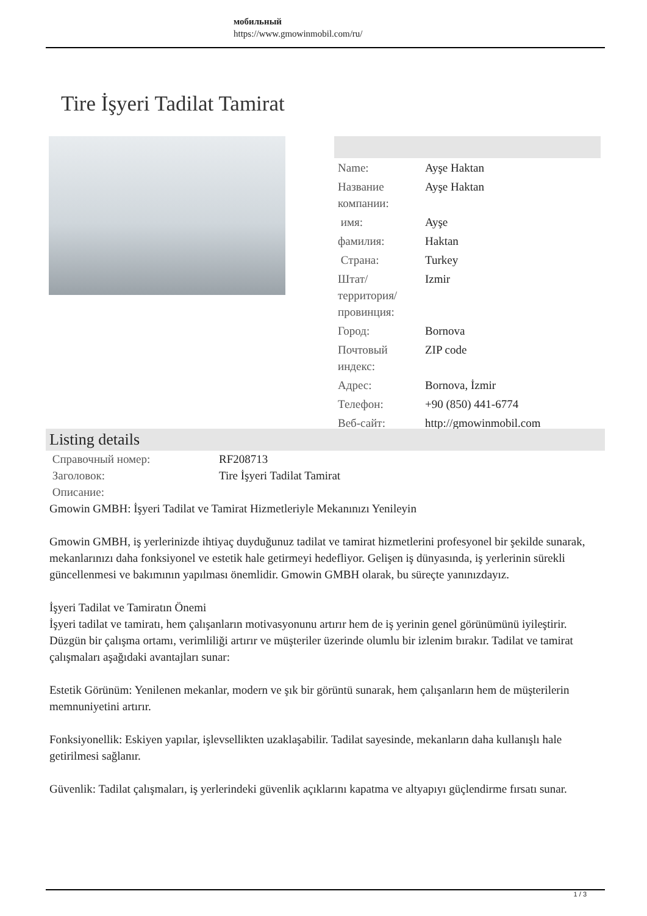мобильный
https://www.gmowinmobil.com/ru/
Tire İşyeri Tadilat Tamirat
| Name: | Ayşe Haktan |
| Название компании: | Ayşe Haktan |
| имя: | Ayşe |
| фамилия: | Haktan |
| Страна: | Turkey |
| Штат/территория/провинция: | Izmir |
| Город: | Bornova |
| Почтовый индекс: | ZIP code |
| Адрес: | Bornova, İzmir |
| Телефон: | +90 (850) 441-6774 |
| Веб-сайт: | http://gmowinmobil.com |
Listing details
| Справочный номер: | RF208713 |
| Заголовок: | Tire İşyeri Tadilat Tamirat |
| Описание: | |
Gmowin GMBH: İşyeri Tadilat ve Tamirat Hizmetleriyle Mekanınızı Yenileyin
Gmowin GMBH, iş yerlerinizde ihtiyaç duyduğunuz tadilat ve tamirat hizmetlerini profesyonel bir şekilde sunarak, mekanlarınızı daha fonksiyonel ve estetik hale getirmeyi hedefliyor. Gelişen iş dünyasında, iş yerlerinin sürekli güncellenmesi ve bakımının yapılması önemlidir. Gmowin GMBH olarak, bu süreçte yanınızdayız.
İşyeri Tadilat ve Tamiratın Önemi
İşyeri tadilat ve tamiratı, hem çalışanların motivasyonunu artırır hem de iş yerinin genel görünümünü iyileştirir. Düzgün bir çalışma ortamı, verimliliği artırır ve müşteriler üzerinde olumlu bir izlenim bırakır. Tadilat ve tamirat çalışmaları aşağıdaki avantajları sunar:
Estetik Görünüm: Yenilenen mekanlar, modern ve şık bir görüntü sunarak, hem çalışanların hem de müşterilerin memnuniyetini artırır.
Fonksiyonellik: Eskiyen yapılar, işlevsellikten uzaklaşabilir. Tadilat sayesinde, mekanların daha kullanışlı hale getirilmesi sağlanır.
Güvenlik: Tadilat çalışmaları, iş yerlerindeki güvenlik açıklarını kapatma ve altyapıyı güçlendirme fırsatı sunar.
1 / 3